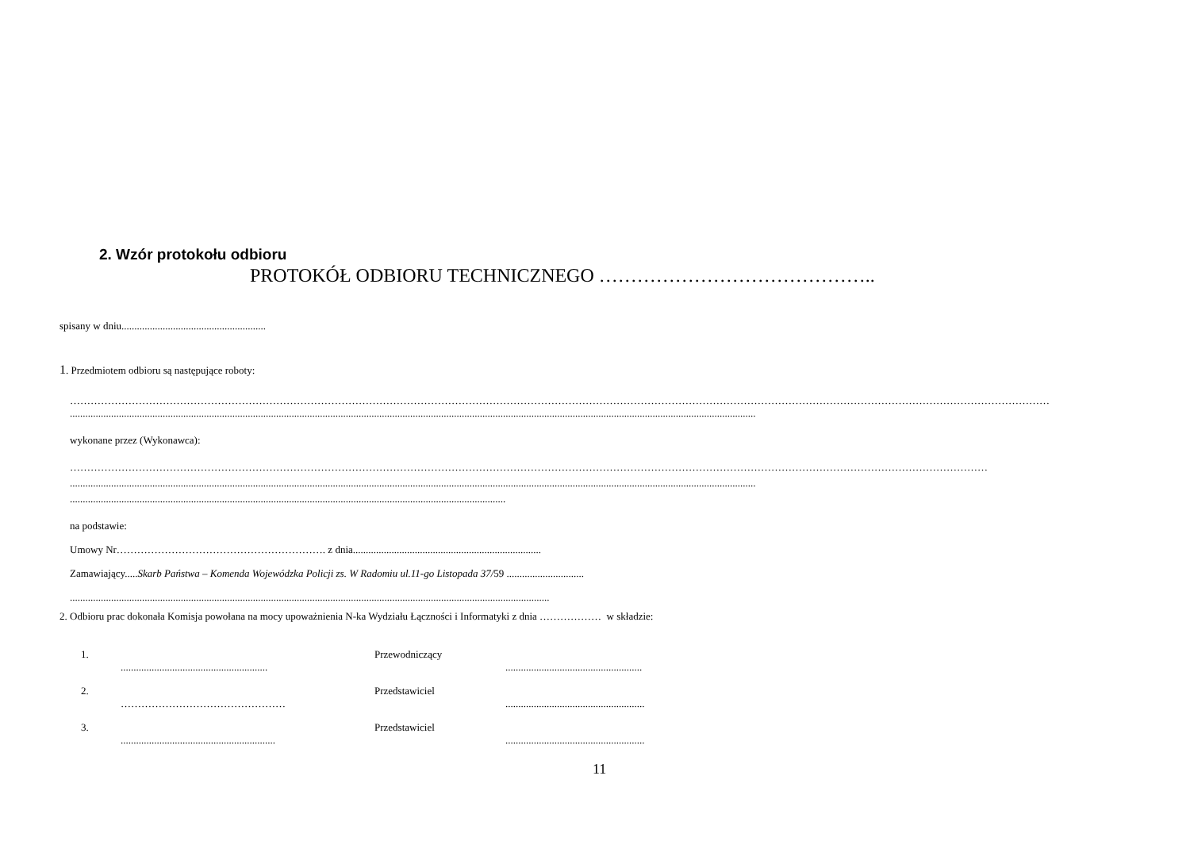2. Wzór protokołu odbioru
PROTOKÓŁ ODBIORU TECHNICZNEGO ……………………………………..
spisany w dniu........................................................
1. Przedmiotem odbioru są następujące roboty:
……………………………………………………………………………………………………………………………………………………………………………………………………………………………………………………………
..........................................................................................................................................................................................................................................................................
wykonane przez (Wykonawca):
……………………………………………………………………………………………………………………………………………………………………………………………………………………………………………
..........................................................................................................................................................................................................................................................................
.........................................................................................................................................................................
na podstawie:
Umowy Nr……………………………………………………. z dnia.........................................................................
Zamawiający.....Skarb Państwa – Komenda Wojewódzka Policji zs. W Radomiu ul.11-go Listopada 37/59 ..............................
..........................................................................................................................................................................................
2. Odbioru prac dokonała Komisja powołana na mocy upoważnienia N-ka Wydziału Łączności i Informatyki z dnia ……………… w składzie:
1.......................................................... Przewodniczący.....................................................
2. ………………………………………… Przedstawiciel......................................................
3............................................................. Przedstawiciel......................................................
11